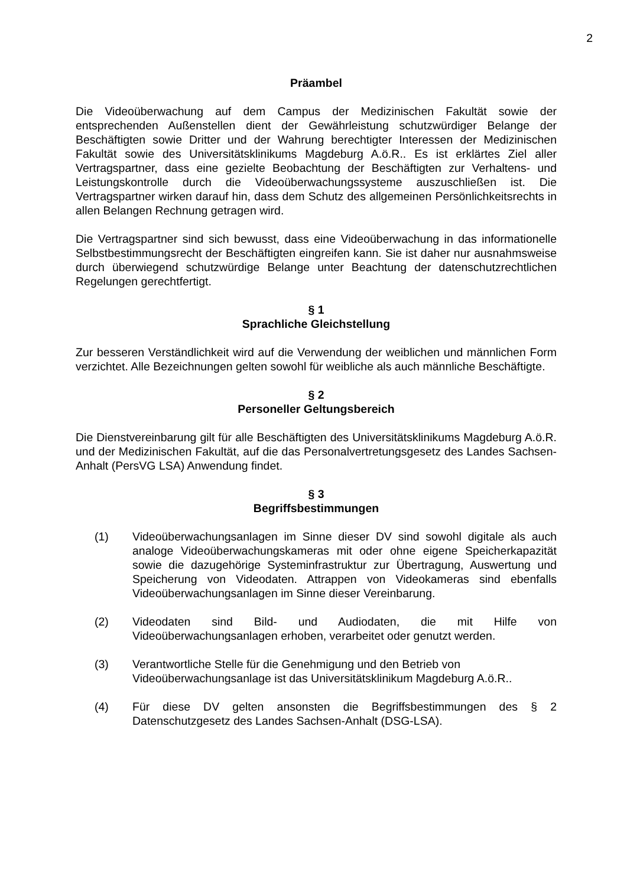2
Präambel
Die Videoüberwachung auf dem Campus der Medizinischen Fakultät sowie der entsprechenden Außenstellen dient der Gewährleistung schutzwürdiger Belange der Beschäftigten sowie Dritter und der Wahrung berechtigter Interessen der Medizinischen Fakultät sowie des Universitätsklinikums Magdeburg A.ö.R.. Es ist erklärtes Ziel aller Vertragspartner, dass eine gezielte Beobachtung der Beschäftigten zur Verhaltens- und Leistungskontrolle durch die Videoüberwachungssysteme auszuschließen ist. Die Vertragspartner wirken darauf hin, dass dem Schutz des allgemeinen Persönlichkeitsrechts in allen Belangen Rechnung getragen wird.
Die Vertragspartner sind sich bewusst, dass eine Videoüberwachung in das informationelle Selbstbestimmungsrecht der Beschäftigten eingreifen kann. Sie ist daher nur ausnahmsweise durch überwiegend schutzwürdige Belange unter Beachtung der datenschutzrechtlichen Regelungen gerechtfertigt.
§ 1
Sprachliche Gleichstellung
Zur besseren Verständlichkeit wird auf die Verwendung der weiblichen und männlichen Form verzichtet. Alle Bezeichnungen gelten sowohl für weibliche als auch männliche Beschäftigte.
§ 2
Personeller Geltungsbereich
Die Dienstvereinbarung gilt für alle Beschäftigten des Universitätsklinikums Magdeburg A.ö.R. und der Medizinischen Fakultät, auf die das Personalvertretungsgesetz des Landes Sachsen-Anhalt (PersVG LSA) Anwendung findet.
§ 3
Begriffsbestimmungen
(1) Videoüberwachungsanlagen im Sinne dieser DV sind sowohl digitale als auch analoge Videoüberwachungskameras mit oder ohne eigene Speicherkapazität sowie die dazugehörige Systeminfrastruktur zur Übertragung, Auswertung und Speicherung von Videodaten. Attrappen von Videokameras sind ebenfalls Videoüberwachungsanlagen im Sinne dieser Vereinbarung.
(2) Videodaten sind Bild- und Audiodaten, die mit Hilfe von Videoüberwachungsanlagen erhoben, verarbeitet oder genutzt werden.
(3) Verantwortliche Stelle für die Genehmigung und den Betrieb von Videoüberwachungsanlage ist das Universitätsklinikum Magdeburg A.ö.R..
(4) Für diese DV gelten ansonsten die Begriffsbestimmungen des § 2 Datenschutzgesetz des Landes Sachsen-Anhalt (DSG-LSA).